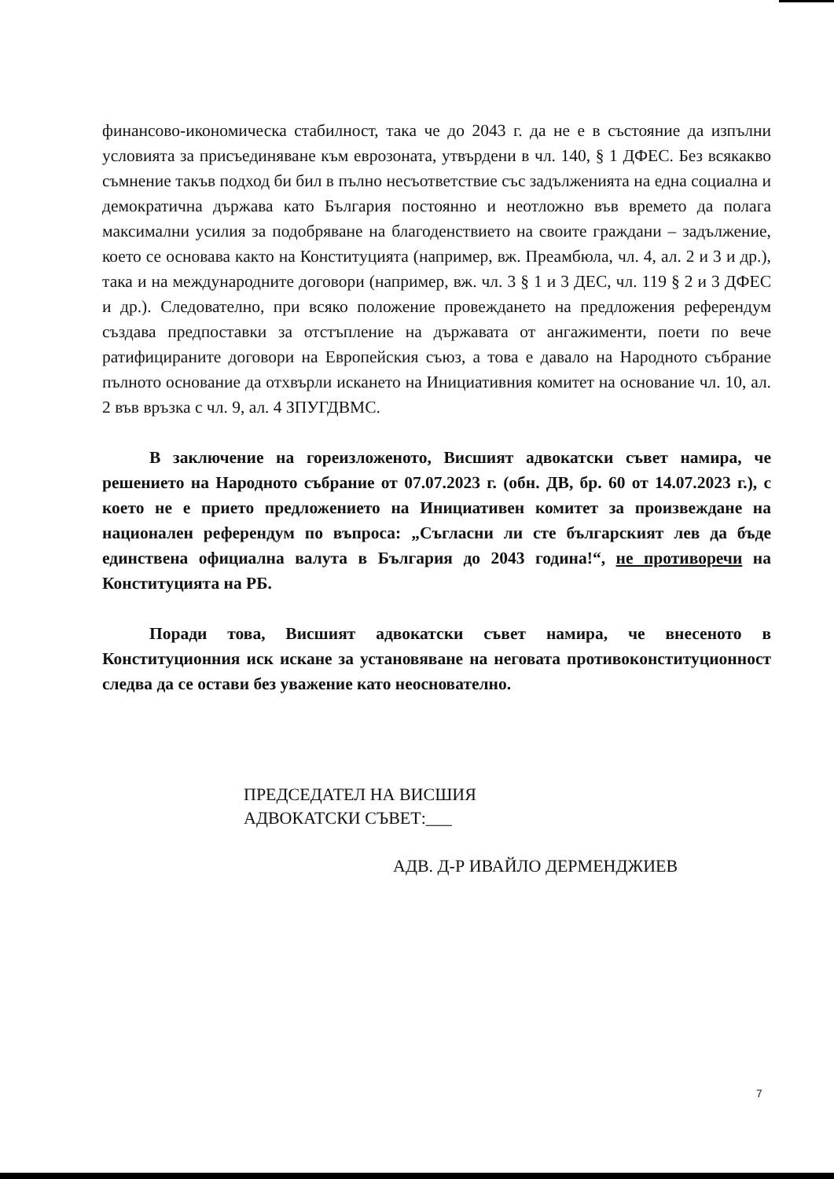финансово-икономическа стабилност, така че до 2043 г. да не е в състояние да изпълни условията за присъединяване към еврозоната, утвърдени в чл. 140, § 1 ДФЕС. Без всякакво съмнение такъв подход би бил в пълно несъответствие със задълженията на една социална и демократична държава като България постоянно и неотложно във времето да полага максимални усилия за подобряване на благоденствието на своите граждани – задължение, което се основава както на Конституцията (например, вж. Преамбюла, чл. 4, ал. 2 и 3 и др.), така и на международните договори (например, вж. чл. 3 § 1 и 3 ДЕС, чл. 119 § 2 и 3 ДФЕС и др.). Следователно, при всяко положение провеждането на предложения референдум създава предпоставки за отстъпление на държавата от ангажименти, поети по вече ратифицираните договори на Европейския съюз, а това е давало на Народното събрание пълното основание да отхвърли искането на Инициативния комитет на основание чл. 10, ал. 2 във връзка с чл. 9, ал. 4 ЗПУГДВМС.
В заключение на гореизложеното, Висшият адвокатски съвет намира, че решението на Народното събрание от 07.07.2023 г. (обн. ДВ, бр. 60 от 14.07.2023 г.), с което не е прието предложението на Инициативен комитет за произвеждане на национален референдум по въпроса: „Съгласни ли сте българският лев да бъде единствена официална валута в България до 2043 година!“, не противоречи на Конституцията на РБ.
Поради това, Висшият адвокатски съвет намира, че внесеното в Конституционния иск искане за установяване на неговата противоконституционност следва да се остави без уважение като неоснователно.
ПРЕДСЕДАТЕЛ НА ВИСШИЯ
АДВОКАТСКИ СЪВЕТ:___
АДВ. Д-Р ИВАЙЛО ДЕРМЕНДЖИЕВ
7